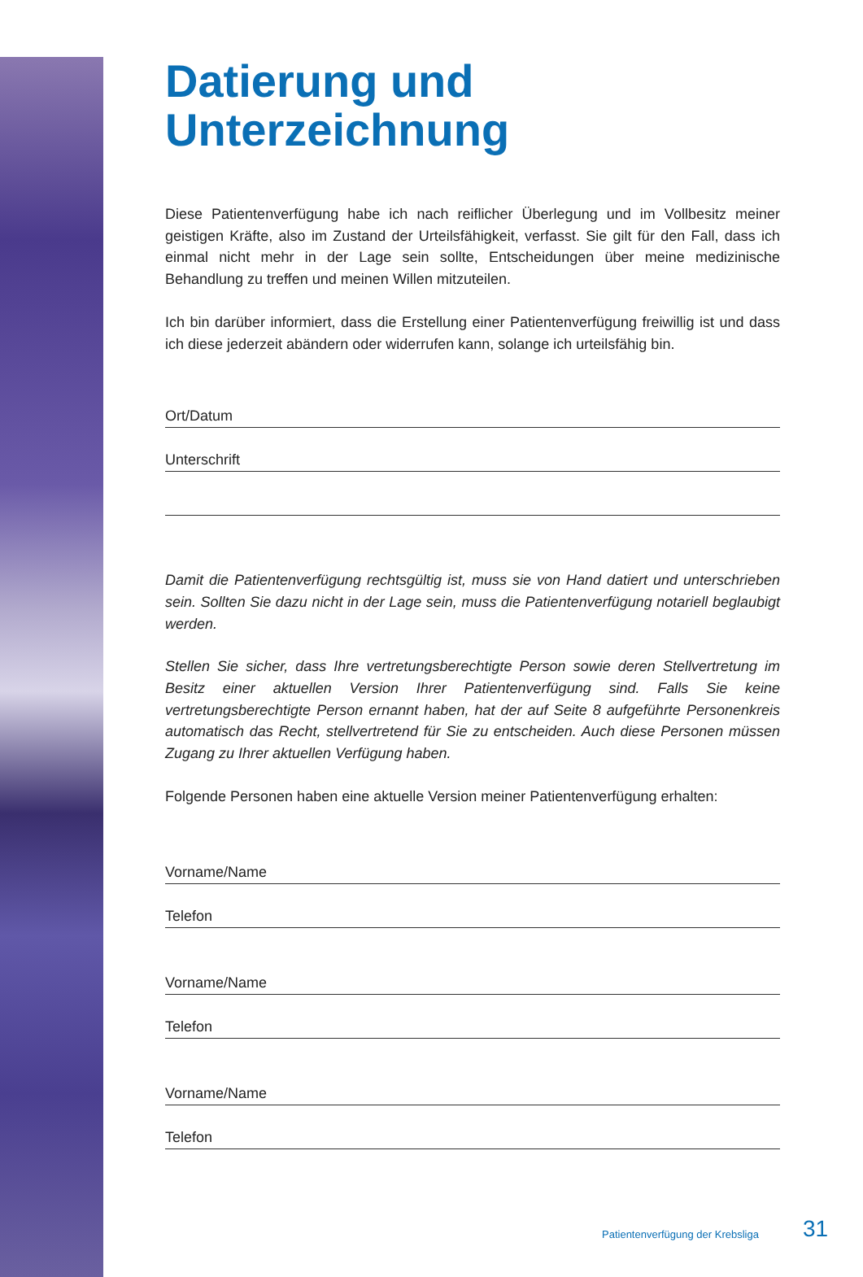Datierung und
Unterzeichnung
Diese Patientenverfügung habe ich nach reiflicher Überlegung und im Vollbesitz meiner geistigen Kräfte, also im Zustand der Urteilsfähigkeit, verfasst. Sie gilt für den Fall, dass ich einmal nicht mehr in der Lage sein sollte, Entscheidungen über meine medizinische Behandlung zu treffen und meinen Willen mitzuteilen.
Ich bin darüber informiert, dass die Erstellung einer Patientenverfügung freiwillig ist und dass ich diese jederzeit abändern oder widerrufen kann, solange ich urteilsfähig bin.
Ort/Datum
Unterschrift
Damit die Patientenverfügung rechtsgültig ist, muss sie von Hand datiert und unterschrieben sein. Sollten Sie dazu nicht in der Lage sein, muss die Patientenverfügung notariell beglaubigt werden.
Stellen Sie sicher, dass Ihre vertretungsberechtigte Person sowie deren Stellvertretung im Besitz einer aktuellen Version Ihrer Patientenverfügung sind. Falls Sie keine vertretungsberechtigte Person ernannt haben, hat der auf Seite 8 aufgeführte Personenkreis automatisch das Recht, stellvertretend für Sie zu entscheiden. Auch diese Personen müssen Zugang zu Ihrer aktuellen Verfügung haben.
Folgende Personen haben eine aktuelle Version meiner Patientenverfügung erhalten:
Vorname/Name
Telefon
Vorname/Name
Telefon
Vorname/Name
Telefon
Patientenverfügung der Krebsliga
31